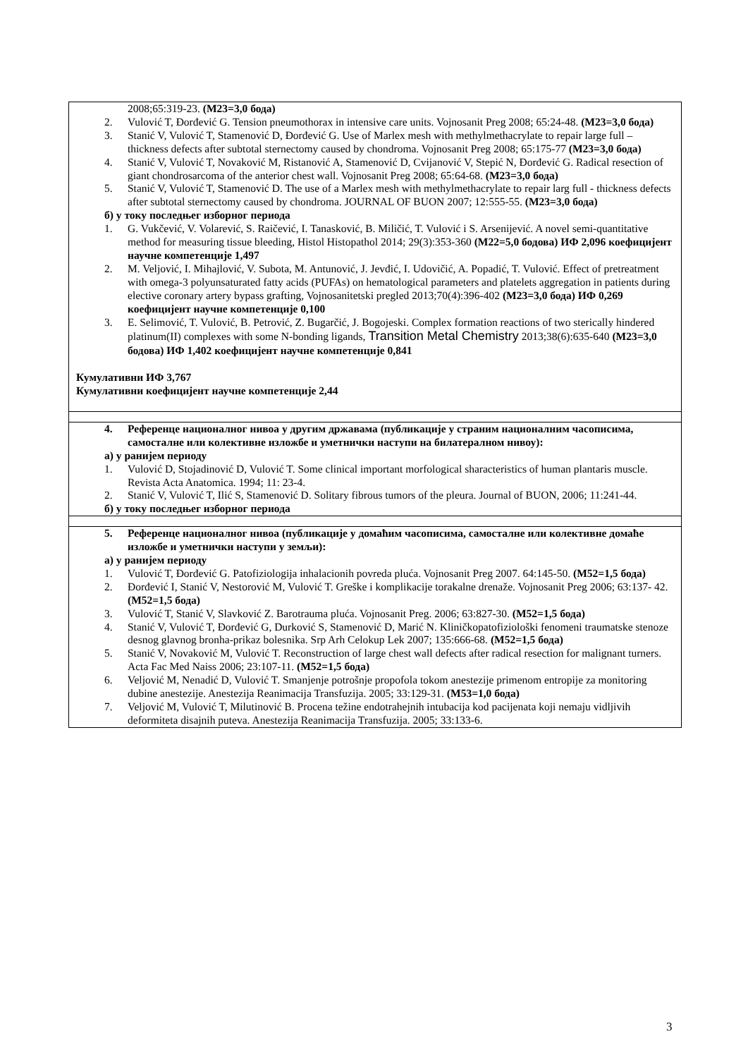| 2008;65:319-23. (М23=3,0 бода) 2. Vulović T, Đorđević G. Tension pneumothorax in intensive care units. Vojnosanit Preg 2008; 65:24-48. (М23=3,0 бода) 3. Stanić V, Vulović T, Stamenović D, Đorđević G. Use of Marlex mesh with methylmethacrylate to repair large full – thickness defects after subtotal sternectomy caused by chondroma. Vojnosanit Preg 2008; 65:175-77 (М23=3,0 бода) 4. Stanić V, Vulović T, Novaković M, Ristanović A, Stamenović D, Cvijanović V, Stepić N, Đorđević G. Radical resection of giant chondrosarcoma of the anterior chest wall. Vojnosanit Preg 2008; 65:64-68. (М23=3,0 бода) 5. Stanić V, Vulović T, Stamenović D. The use of a Marlex mesh with methylmethacrylate to repair larg full - thickness defects after subtotal sternectomy caused by chondroma. JOURNAL OF BUON 2007; 12:555-55. (М23=3,0 бода) б) у току последњег изборног периода 1. G. Vukčević, V. Volarević, S. Raičević, I. Tanasković, B. Miličić, T. Vulović i S. Arsenijević. A novel semi-quantitative method for measuring tissue bleeding, Histol Histopathol 2014; 29(3):353-360 (М22=5,0 бодова) ИФ 2,096 коефицијент научне компетенције 1,497 2. M. Veljović, I. Mihajlović, V. Subota, M. Antunović, J. Jevđić, I. Udovičić, A. Popadić, T. Vulović. Effect of pretreatment with omega-3 polyunsaturated fatty acids (PUFAs) on hematological parameters and platelets aggregation in patients during elective coronary artery bypass grafting, Vojnosanitetski pregled 2013;70(4):396-402 (М23=3,0 бода) ИФ 0,269 коефицијент научне компетенције 0,100 3. E. Selimović, T. Vulović, B. Petrović, Z. Bugarčić, J. Bogojeski. Complex formation reactions of two sterically hindered platinum(II) complexes with some N-bonding ligands, Transition Metal Chemistry 2013;38(6):635-640 (М23=3,0 бодова) ИФ 1,402 коефицијент научне компетенције 0,841 Кумулативни ИФ 3,767 Кумулативни коефицијент научне компетенције 2,44 |
| 4. Референце националног нивоа у другим државама (публикације у страним националним часописима, самосталне или колективне изложбе и уметнички наступи на билатералном нивоу): а) у ранијем периоду 1. Vulović D, Stojadinović D, Vulović T. Some clinical important morfological sharacteristics of human plantaris muscle. Revista Acta Anatomica. 1994; 11: 23-4. 2. Stanić V, Vulović T, Ilić S, Stamenović D. Solitary fibrous tumors of the pleura. Journal of BUON, 2006; 11:241-44. б) у току последњег изборног периода |
| 5. Референце националног нивоа (публикације у домаћим часописима, самосталне или колективне домаће изложбе и уметнички наступи у земљи): а) у ранијем периоду 1. Vulović T, Đorđević G. Patofiziologija inhalacionih povreda pluća. Vojnosanit Preg 2007. 64:145-50. (М52=1,5 бода) 2. Đorđević I, Stanić V, Nestorović M, Vulović T. Greške i komplikacije torakalne drenaže. Vojnosanit Preg 2006; 63:137- 42. (М52=1,5 бода) 3. Vulović T, Stanić V, Slavković Z. Barotrauma pluća. Vojnosanit Preg. 2006; 63:827-30. (М52=1,5 бода) 4. Stanić V, Vulović T, Đorđević G, Durković S, Stamenović D, Marić N. Kliničkopatofiziološki fenomeni traumatske stenoze desnog glavnog bronha-prikaz bolesnika. Srp Arh Celokup Lek 2007; 135:666-68. (М52=1,5 бода) 5. Stanić V, Novaković M, Vulović T. Reconstruction of large chest wall defects after radical resection for malignant turners. Acta Fac Med Naiss 2006; 23:107-11. (М52=1,5 бода) 6. Veljović M, Nenadić D, Vulović T. Smanjenje potrošnje propofola tokom anestezije primenom entropije za monitoring dubine anestezije. Anestezija Reanimacija Transfuzija. 2005; 33:129-31. (М53=1,0 бода) 7. Veljović M, Vulović T, Milutinović B. Procena težine endotrahejnih intubacija kod pacijenata koji nemaju vidljivih deformiteta disajnih puteva. Anestezija Reanimacija Transfuzija. 2005; 33:133-6. |
3